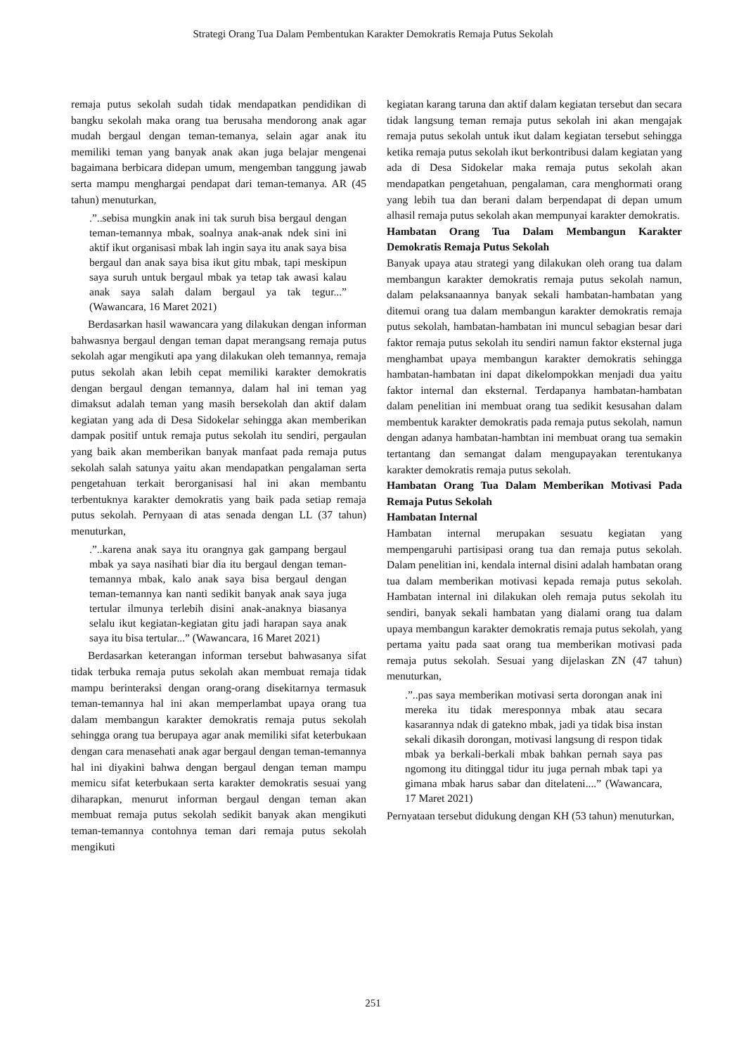Strategi Orang Tua Dalam Pembentukan Karakter Demokratis Remaja Putus Sekolah
remaja putus sekolah sudah tidak mendapatkan pendidikan di bangku sekolah maka orang tua berusaha mendorong anak agar mudah bergaul dengan teman-temanya, selain agar anak itu memiliki teman yang banyak anak akan juga belajar mengenai bagaimana berbicara didepan umum, mengemban tanggung jawab serta mampu menghargai pendapat dari teman-temanya. AR (45 tahun) menuturkan,
.”..sebisa mungkin anak ini tak suruh bisa bergaul dengan teman-temannya mbak, soalnya anak-anak ndek sini ini aktif ikut organisasi mbak lah ingin saya itu anak saya bisa bergaul dan anak saya bisa ikut gitu mbak, tapi meskipun saya suruh untuk bergaul mbak ya tetap tak awasi kalau anak saya salah dalam bergaul ya tak tegur...” (Wawancara, 16 Maret 2021)
Berdasarkan hasil wawancara yang dilakukan dengan informan bahwasnya bergaul dengan teman dapat merangsang remaja putus sekolah agar mengikuti apa yang dilakukan oleh temannya, remaja putus sekolah akan lebih cepat memiliki karakter demokratis dengan bergaul dengan temannya, dalam hal ini teman yag dimaksut adalah teman yang masih bersekolah dan aktif dalam kegiatan yang ada di Desa Sidokelar sehingga akan memberikan dampak positif untuk remaja putus sekolah itu sendiri, pergaulan yang baik akan memberikan banyak manfaat pada remaja putus sekolah salah satunya yaitu akan mendapatkan pengalaman serta pengetahuan terkait berorganisasi hal ini akan membantu terbentuknya karakter demokratis yang baik pada setiap remaja putus sekolah. Pernyaan di atas senada dengan LL (37 tahun) menuturkan,
.”..karena anak saya itu orangnya gak gampang bergaul mbak ya saya nasihati biar dia itu bergaul dengan teman-temannya mbak, kalo anak saya bisa bergaul dengan teman-temannya kan nanti sedikit banyak anak saya juga tertular ilmunya terlebih disini anak-anaknya biasanya selalu ikut kegiatan-kegiatan gitu jadi harapan saya anak saya itu bisa tertular...” (Wawancara, 16 Maret 2021)
Berdasarkan keterangan informan tersebut bahwasanya sifat tidak terbuka remaja putus sekolah akan membuat remaja tidak mampu berinteraksi dengan orang-orang disekitarnya termasuk teman-temannya hal ini akan memperlambat upaya orang tua dalam membangun karakter demokratis remaja putus sekolah sehingga orang tua berupaya agar anak memiliki sifat keterbukaan dengan cara menasehati anak agar bergaul dengan teman-temannya hal ini diyakini bahwa dengan bergaul dengan teman mampu memicu sifat keterbukaan serta karakter demokratis sesuai yang diharapkan, menurut informan bergaul dengan teman akan membuat remaja putus sekolah sedikit banyak akan mengikuti teman-temannya contohnya teman dari remaja putus sekolah mengikuti
kegiatan karang taruna dan aktif dalam kegiatan tersebut dan secara tidak langsung teman remaja putus sekolah ini akan mengajak remaja putus sekolah untuk ikut dalam kegiatan tersebut sehingga ketika remaja putus sekolah ikut berkontribusi dalam kegiatan yang ada di Desa Sidokelar maka remaja putus sekolah akan mendapatkan pengetahuan, pengalaman, cara menghormati orang yang lebih tua dan berani dalam berpendapat di depan umum alhasil remaja putus sekolah akan mempunyai karakter demokratis.
Hambatan Orang Tua Dalam Membangun Karakter Demokratis Remaja Putus Sekolah
Banyak upaya atau strategi yang dilakukan oleh orang tua dalam membangun karakter demokratis remaja putus sekolah namun, dalam pelaksanaannya banyak sekali hambatan-hambatan yang ditemui orang tua dalam membangun karakter demokratis remaja putus sekolah, hambatan-hambatan ini muncul sebagian besar dari faktor remaja putus sekolah itu sendiri namun faktor eksternal juga menghambat upaya membangun karakter demokratis sehingga hambatan-hambatan ini dapat dikelompokkan menjadi dua yaitu faktor internal dan eksternal. Terdapanya hambatan-hambatan dalam penelitian ini membuat orang tua sedikit kesusahan dalam membentuk karakter demokratis pada remaja putus sekolah, namun dengan adanya hambatan-hambtan ini membuat orang tua semakin tertantang dan semangat dalam mengupayakan terentukanya karakter demokratis remaja putus sekolah.
Hambatan Orang Tua Dalam Memberikan Motivasi Pada Remaja Putus Sekolah
Hambatan Internal
Hambatan internal merupakan sesuatu kegiatan yang mempengaruhi partisipasi orang tua dan remaja putus sekolah. Dalam penelitian ini, kendala internal disini adalah hambatan orang tua dalam memberikan motivasi kepada remaja putus sekolah. Hambatan internal ini dilakukan oleh remaja putus sekolah itu sendiri, banyak sekali hambatan yang dialami orang tua dalam upaya membangun karakter demokratis remaja putus sekolah, yang pertama yaitu pada saat orang tua memberikan motivasi pada remaja putus sekolah. Sesuai yang dijelaskan ZN (47 tahun) menuturkan,
.”..pas saya memberikan motivasi serta dorongan anak ini mereka itu tidak meresponnya mbak atau secara kasarannya ndak di gatekno mbak, jadi ya tidak bisa instan sekali dikasih dorongan, motivasi langsung di respon tidak mbak ya berkali-berkali mbak bahkan pernah saya pas ngomong itu ditinggal tidur itu juga pernah mbak tapi ya gimana mbak harus sabar dan ditelateni....” (Wawancara, 17 Maret 2021)
Pernyataan tersebut didukung dengan KH (53 tahun) menuturkan,
251